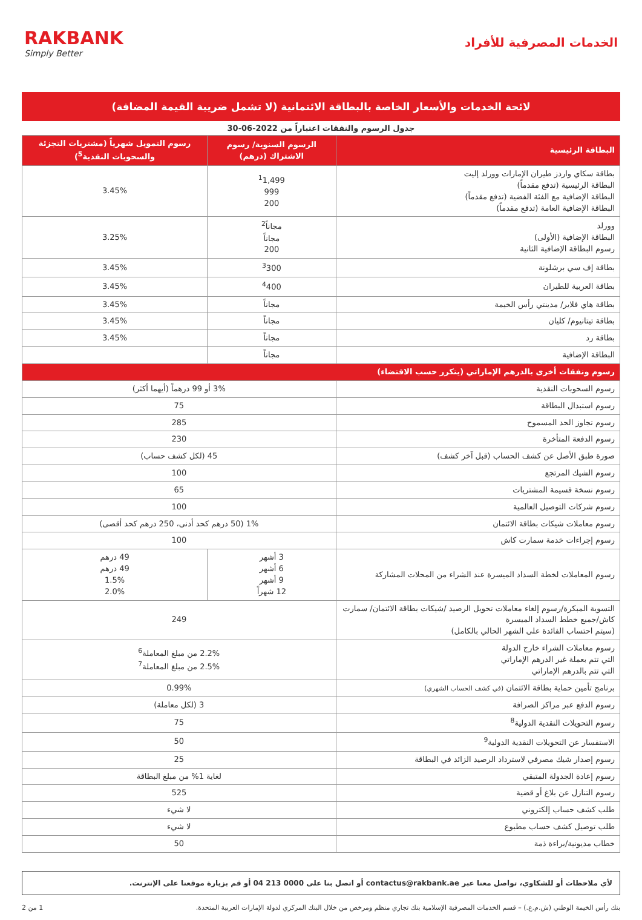الخدمات المصرفية للأفراد
RAKBANK
Simply Better
لائحة الخدمات والأسعار الخاصة بالبطاقة الائتمانية (لا تشمل ضريبة القيمة المضافة)
جدول الرسوم والنفقات اعتباراً من 2022-06-30
| البطاقة الرئيسية | الرسوم السنوية/ رسوم الاشتراك (درهم) | رسوم التمويل شهرياً (مشتريات التجزئة والسحوبات النقدية<sup>5</sup>) |
| --- | --- | --- |
| بطاقة سكاي واردز طيران الإمارات وورلد إليت البطاقة الرئيسية (تدفع مقدماً) البطاقة الإضافية مع الفئة الفضية (تدفع مقدماً) البطاقة الإضافية العامة (تدفع مقدماً) | <sup>1</sup> 1,499 999 200 | 3.45% |
| وورلد البطاقة الإضافية (الأولى) رسوم البطاقة الإضافية الثانية | مجاناً<sup>2</sup> مجاناً 200 | 3.25% |
| بطاقة إف سي برشلونة | <sup>3</sup> 300 | 3.45% |
| بطاقة العربية للطيران | <sup>4</sup> 400 | 3.45% |
| بطاقة هاي فلاير/ مدينتي رأس الخيمة | مجاناً | 3.45% |
| بطاقة تيتانيوم/ كليان | مجاناً | 3.45% |
| بطاقة رد | مجاناً | 3.45% |
| البطاقة الإضافية | مجاناً | |
| رسوم ونفقات أخرى بالدرهم الإماراتي (يتكرر حسب الاقتضاء) | | |
| رسوم السحوبات النقدية | 3% أو 99 درهماً (أيهما أكثر) | |
| رسوم استبدال البطاقة | 75 | |
| رسوم تجاوز الحد المسموح | 285 | |
| رسوم الدفعة المتأخرة | 230 | |
| صورة طبق الأصل عن كشف الحساب (قبل آخر كشف) | 45 (لكل كشف حساب) | |
| رسوم الشيك المرتجع | 100 | |
| رسوم نسخة قسيمة المشتريات | 65 | |
| رسوم شركات التوصيل العالمية | 100 | |
| رسوم معاملات شيكات بطاقة الائتمان | 1% (50 درهم كحد أدنى، 250 درهم كحد أقصى) | |
| رسوم إجراءات خدمة سمارت كاش | 100 | |
| رسوم المعاملات لخطة السداد الميسرة عند الشراء من المحلات المشاركة | 3 أشهر 6 أشهر 9 أشهر 12 شهراً | 49 درهم 49 درهم 1.5% 2.0% |
| التسوية المبكرة/رسوم إلغاء معاملات تحويل الرصيد /شيكات بطاقة الائتمان/ سمارت كاش/جميع خطط السداد الميسرة (سيتم احتساب الفائدة على الشهر الحالي بالكامل) | 249 | |
| رسوم معاملات الشراء خارج الدولة التي تتم بعملة غير الدرهم الإماراتي التي تتم بالدرهم الإماراتي | 2.2% من مبلغ المعاملة<sup>6</sup> 2.5% من مبلغ المعاملة<sup>7</sup> | |
| برنامج تأمين حماية بطاقة الائتمان (في كشف الحساب الشهري) | 0.99% | |
| رسوم الدفع عبر مراكز الصرافة | 3 (لكل معاملة) | |
| رسوم التحويلات النقدية الدولية<sup>8</sup> | 75 | |
| الاستفسار عن التحويلات النقدية الدولية<sup>9</sup> | 50 | |
| رسوم إصدار شيك مصرفي لاسترداد الرصيد الزائد في البطاقة | 25 | |
| رسوم إعادة الجدولة المتبقي | لغاية 1% من مبلغ البطاقة | |
| رسوم التنازل عن بلاغ أو قضية | 525 | |
| طلب كشف حساب إلكتروني | لا شيء | |
| طلب توصيل كشف حساب مطبوع | لا شيء | |
| خطاب مديونية/براءة ذمة | 50 | |
لأي ملاحظات أو للشكاوي، تواصل معنا عبر contactus@rakbank.ae أو اتصل بنا على 0000 213 04 أو قم بزيارة موقعنا على الإنترنت.
بنك رأس الخيمة الوطني (ش.م.ع.) – قسم الخدمات المصرفية الإسلامية بنك تجاري منظم ومرخص من خلال البنك المركزي لدولة الإمارات العربية المتحدة. 1 من 2